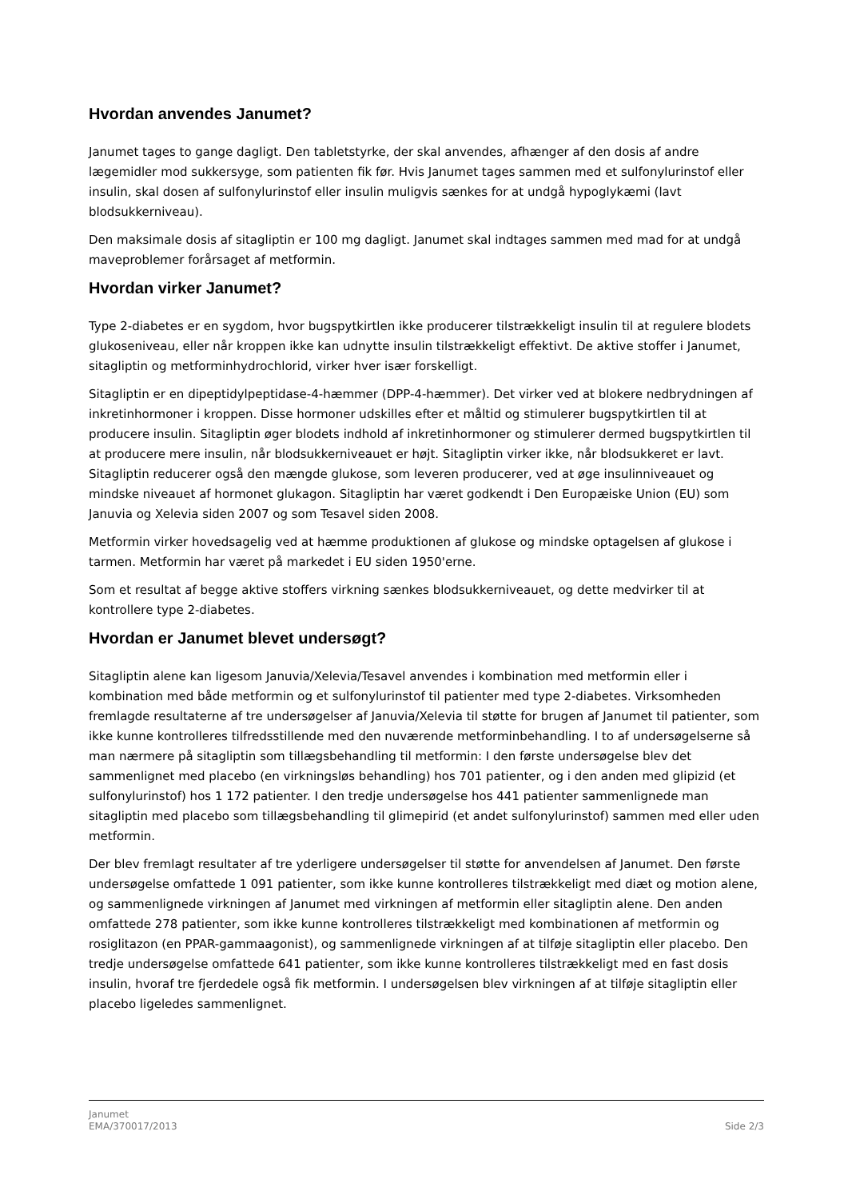Hvordan anvendes Janumet?
Janumet tages to gange dagligt. Den tabletstyrke, der skal anvendes, afhænger af den dosis af andre lægemidler mod sukkersyge, som patienten fik før. Hvis Janumet tages sammen med et sulfonylurinstof eller insulin, skal dosen af sulfonylurinstof eller insulin muligvis sænkes for at undgå hypoglykæmi (lavt blodsukkerniveau).
Den maksimale dosis af sitagliptin er 100 mg dagligt. Janumet skal indtages sammen med mad for at undgå maveproblemer forårsaget af metformin.
Hvordan virker Janumet?
Type 2-diabetes er en sygdom, hvor bugspytkirtlen ikke producerer tilstrækkeligt insulin til at regulere blodets glukoseniveau, eller når kroppen ikke kan udnytte insulin tilstrækkeligt effektivt. De aktive stoffer i Janumet, sitagliptin og metforminhydrochlorid, virker hver især forskelligt.
Sitagliptin er en dipeptidylpeptidase-4-hæmmer (DPP-4-hæmmer). Det virker ved at blokere nedbrydningen af inkretinhormoner i kroppen. Disse hormoner udskilles efter et måltid og stimulerer bugspytkirtlen til at producere insulin. Sitagliptin øger blodets indhold af inkretinhormoner og stimulerer dermed bugspytkirtlen til at producere mere insulin, når blodsukkerniveauet er højt. Sitagliptin virker ikke, når blodsukkeret er lavt. Sitagliptin reducerer også den mængde glukose, som leveren producerer, ved at øge insulinniveauet og mindske niveauet af hormonet glukagon. Sitagliptin har været godkendt i Den Europæiske Union (EU) som Januvia og Xelevia siden 2007 og som Tesavel siden 2008.
Metformin virker hovedsagelig ved at hæmme produktionen af glukose og mindske optagelsen af glukose i tarmen. Metformin har været på markedet i EU siden 1950'erne.
Som et resultat af begge aktive stoffers virkning sænkes blodsukkerniveauet, og dette medvirker til at kontrollere type 2-diabetes.
Hvordan er Janumet blevet undersøgt?
Sitagliptin alene kan ligesom Januvia/Xelevia/Tesavel anvendes i kombination med metformin eller i kombination med både metformin og et sulfonylurinstof til patienter med type 2-diabetes. Virksomheden fremlagde resultaterne af tre undersøgelser af Januvia/Xelevia til støtte for brugen af Janumet til patienter, som ikke kunne kontrolleres tilfredsstillende med den nuværende metforminbehandling. I to af undersøgelserne så man nærmere på sitagliptin som tillægsbehandling til metformin: I den første undersøgelse blev det sammenlignet med placebo (en virkningsløs behandling) hos 701 patienter, og i den anden med glipizid (et sulfonylurinstof) hos 1 172 patienter. I den tredje undersøgelse hos 441 patienter sammenlignede man sitagliptin med placebo som tillægsbehandling til glimepirid (et andet sulfonylurinstof) sammen med eller uden metformin.
Der blev fremlagt resultater af tre yderligere undersøgelser til støtte for anvendelsen af Janumet. Den første undersøgelse omfattede 1 091 patienter, som ikke kunne kontrolleres tilstrækkeligt med diæt og motion alene, og sammenlignede virkningen af Janumet med virkningen af metformin eller sitagliptin alene. Den anden omfattede 278 patienter, som ikke kunne kontrolleres tilstrækkeligt med kombinationen af metformin og rosiglitazon (en PPAR-gammaagonist), og sammenlignede virkningen af at tilføje sitagliptin eller placebo. Den tredje undersøgelse omfattede 641 patienter, som ikke kunne kontrolleres tilstrækkeligt med en fast dosis insulin, hvoraf tre fjerdedele også fik metformin. I undersøgelsen blev virkningen af at tilføje sitagliptin eller placebo ligeledes sammenlignet.
Janumet
EMA/370017/2013 Side 2/3